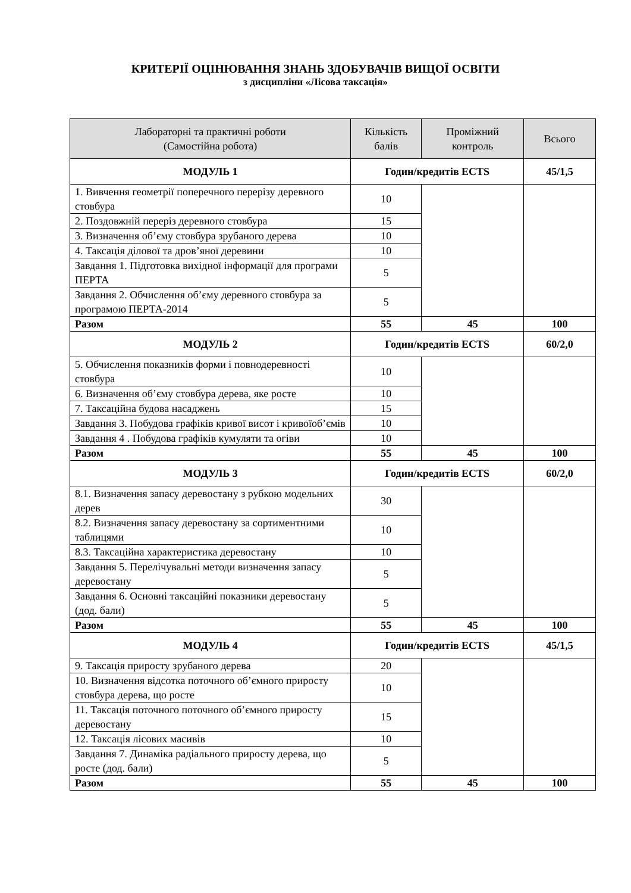КРИТЕРІЇ ОЦІНЮВАННЯ ЗНАНЬ ЗДОБУВАЧІВ ВИЩОЇ ОСВІТИ
з дисципліни «Лісова таксація»
| Лабораторні та практичні роботи (Самостійна робота) | Кількість балів | Проміжний контроль | Всього |
| --- | --- | --- | --- |
| МОДУЛЬ 1 | Годин/кредитів ECTS | | 45/1,5 |
| 1. Вивчення геометрії поперечного перерізу деревного стовбура | 10 | | |
| 2. Поздовжній переріз деревного стовбура | 15 | | |
| 3. Визначення об’єму стовбура зрубаного дерева | 10 | | |
| 4. Таксація ділової та дров’яної деревини | 10 | | |
| Завдання 1. Підготовка вихідної інформації для програми ПЕРТА | 5 | | |
| Завдання 2. Обчислення об’єму деревного стовбура за програмою ПЕРТА-2014 | 5 | | |
| Разом | 55 | 45 | 100 |
| МОДУЛЬ 2 | Годин/кредитів ECTS | | 60/2,0 |
| 5. Обчислення показників форми і повнодеревності стовбура | 10 | | |
| 6. Визначення об’єму стовбура дерева, яке росте | 10 | | |
| 7. Таксаційна будова насаджень | 15 | | |
| Завдання 3. Побудова графіків кривої висот і кривоїоб’ємів | 10 | | |
| Завдання 4 . Побудова графіків кумуляти та огіви | 10 | | |
| Разом | 55 | 45 | 100 |
| МОДУЛЬ 3 | Годин/кредитів ECTS | | 60/2,0 |
| 8.1. Визначення запасу деревостану з рубкою модельних дерев | 30 | | |
| 8.2. Визначення запасу деревостану за сортиментними таблицями | 10 | | |
| 8.3. Таксаційна характеристика деревостану | 10 | | |
| Завдання 5. Перелічувальні методи визначення запасу деревостану | 5 | | |
| Завдання 6. Основні таксаційні показники деревостану (дод. бали) | 5 | | |
| Разом | 55 | 45 | 100 |
| МОДУЛЬ 4 | Годин/кредитів ECTS | | 45/1,5 |
| 9. Таксація приросту зрубаного дерева | 20 | | |
| 10. Визначення відсотка поточного об’ємного приросту стовбура дерева, що росте | 10 | | |
| 11. Таксація поточного поточного об’ємного приросту деревостану | 15 | | |
| 12. Таксація лісових масивів | 10 | | |
| Завдання 7. Динаміка радіального приросту дерева, що росте (дод. бали) | 5 | | |
| Разом | 55 | 45 | 100 |